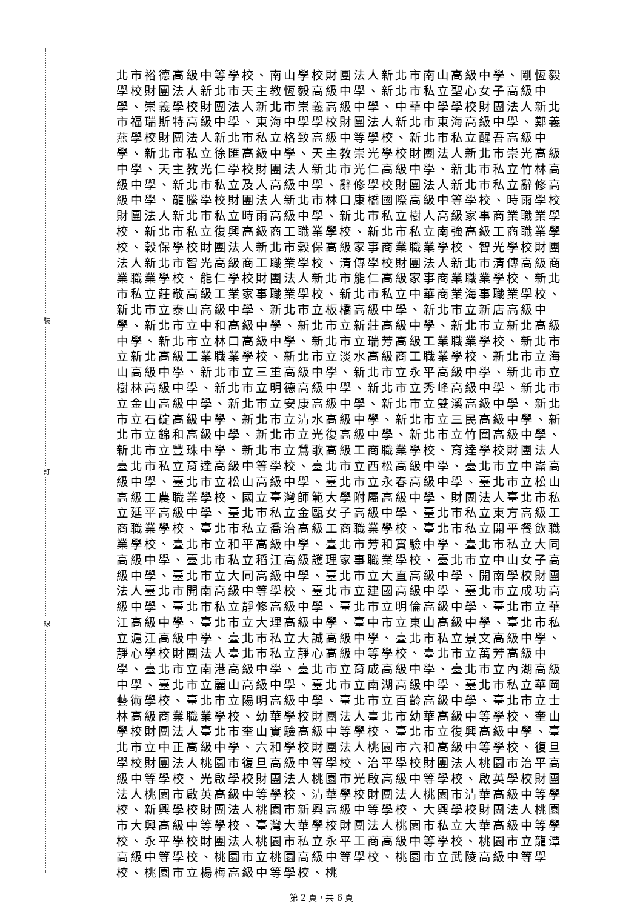裝
訂
線
北市裕德高級中等學校、南山學校財團法人新北市南山高級中學、剛恆毅學校財團法人新北市天主教恆毅高級中學、新北市私立聖心女子高級中學、崇義學校財團法人新北市崇義高級中學、中華中學學校財團法人新北市福瑞斯特高級中學、東海中學學校財團法人新北市東海高級中學、鄭義燕學校財團法人新北市私立格致高級中等學校、新北市私立醒吾高級中學、新北市私立徐匯高級中學、天主教崇光學校財團法人新北市崇光高級中學、天主教光仁學校財團法人新北市光仁高級中學、新北市私立竹林高級中學、新北市私立及人高級中學、辭修學校財團法人新北市私立辭修高級中學、龍騰學校財團法人新北市林口康橋國際高級中等學校、時雨學校財團法人新北市私立時雨高級中學、新北市私立樹人高級家事商業職業學校、新北市私立復興高級商工職業學校、新北市私立南強高級工商職業學校、穀保學校財團法人新北市穀保高級家事商業職業學校、智光學校財團法人新北市智光高級商工職業學校、清傳學校財團法人新北市清傳高級商業職業學校、能仁學校財團法人新北市能仁高級家事商業職業學校、新北市私立莊敬高級工業家事職業學校、新北市私立中華商業海事職業學校、新北市立泰山高級中學、新北市立板橋高級中學、新北市立新店高級中學、新北市立中和高級中學、新北市立新莊高級中學、新北市立新北高級中學、新北市立林口高級中學、新北市立瑞芳高級工業職業學校、新北市立新北高級工業職業學校、新北市立淡水高級商工職業學校、新北市立海山高級中學、新北市立三重高級中學、新北市立永平高級中學、新北市立樹林高級中學、新北市立明德高級中學、新北市立秀峰高級中學、新北市立金山高級中學、新北市立安康高級中學、新北市立雙溪高級中學、新北市立石碇高級中學、新北市立清水高級中學、新北市立三民高級中學、新北市立錦和高級中學、新北市立光復高級中學、新北市立竹圍高級中學、新北市立豐珠中學、新北市立鶯歌高級工商職業學校、育達學校財團法人臺北市私立育達高級中等學校、臺北市立西松高級中學、臺北市立中崙高級中學、臺北市立松山高級中學、臺北市立永春高級中學、臺北市立松山高級工農職業學校、國立臺灣師範大學附屬高級中學、財團法人臺北市私立延平高級中學、臺北市私立金甌女子高級中學、臺北市私立東方高級工商職業學校、臺北市私立喬治高級工商職業學校、臺北市私立開平餐飲職業學校、臺北市立和平高級中學、臺北市芳和實驗中學、臺北市私立大同高級中學、臺北市私立稻江高級護理家事職業學校、臺北市立中山女子高級中學、臺北市立大同高級中學、臺北市立大直高級中學、開南學校財團法人臺北市開南高級中等學校、臺北市立建國高級中學、臺北市立成功高級中學、臺北市私立靜修高級中學、臺北市立明倫高級中學、臺北市立華江高級中學、臺北市立大理高級中學、臺中市立東山高級中學、臺北市私立滬江高級中學、臺北市私立大誠高級中學、臺北市私立景文高級中學、靜心學校財團法人臺北市私立靜心高級中等學校、臺北市立萬芳高級中學、臺北市立南港高級中學、臺北市立育成高級中學、臺北市立內湖高級中學、臺北市立麗山高級中學、臺北市立南湖高級中學、臺北市私立華岡藝術學校、臺北市立陽明高級中學、臺北市立百齡高級中學、臺北市立士林高級商業職業學校、幼華學校財團法人臺北市幼華高級中等學校、奎山學校財團法人臺北市奎山實驗高級中等學校、臺北市立復興高級中學、臺北市立中正高級中學、六和學校財團法人桃園市六和高級中等學校、復旦學校財團法人桃園市復旦高級中等學校、治平學校財團法人桃園市治平高級中等學校、光啟學校財團法人桃園市光啟高級中等學校、啟英學校財團法人桃園市啟英高級中等學校、清華學校財團法人桃園市清華高級中等學校、新興學校財團法人桃園市新興高級中等學校、大興學校財團法人桃園市大興高級中等學校、臺灣大華學校財團法人桃園市私立大華高級中等學校、永平學校財團法人桃園市私立永平工商高級中等學校、桃園市立龍潭高級中等學校、桃園市立桃園高級中等學校、桃園市立武陵高級中等學校、桃園市立楊梅高級中等學校、桃
第 2 頁，共 6 頁